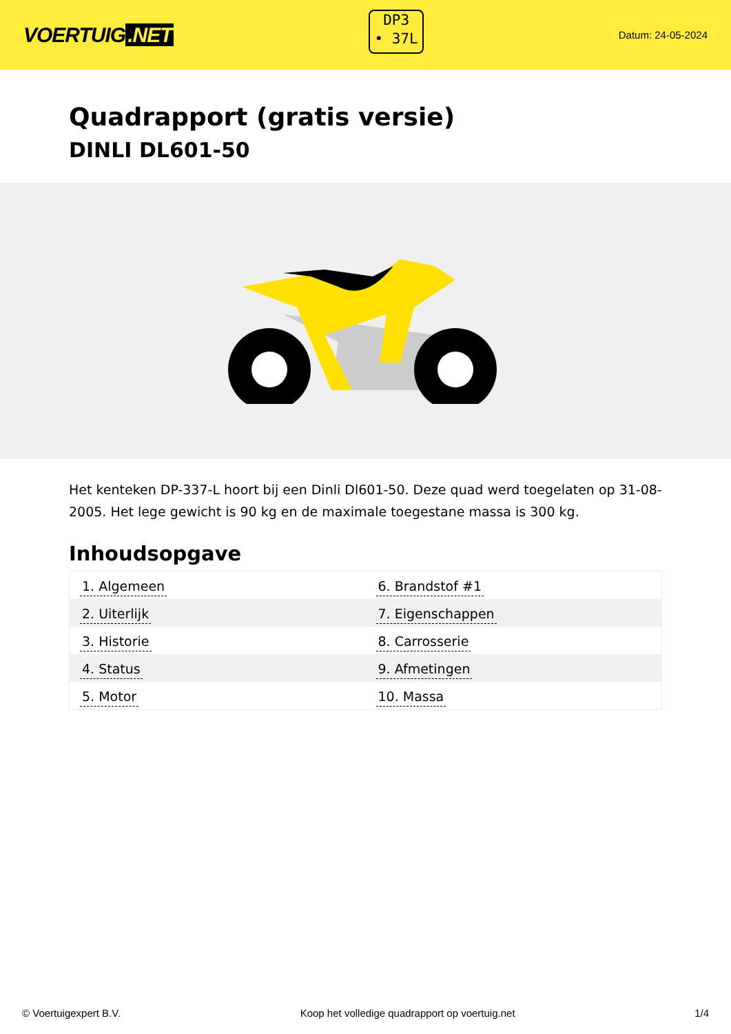VOERTUIG.NET
DP3
• 37L
Datum: 24-05-2024
Quadrapport (gratis versie)
DINLI DL601-50
Het kenteken DP-337-L hoort bij een Dinli Dl601-50. Deze quad werd toegelaten op 31-08-2005. Het lege gewicht is 90 kg en de maximale toegestane massa is 300 kg.
Inhoudsopgave
| 1. Algemeen | 6. Brandstof #1 |
| 2. Uiterlijk | 7. Eigenschappen |
| 3. Historie | 8. Carrosserie |
| 4. Status | 9. Afmetingen |
| 5. Motor | 10. Massa |
© Voertuigexpert B.V. Koop het volledige quadrapport op voertuig.net 1/4